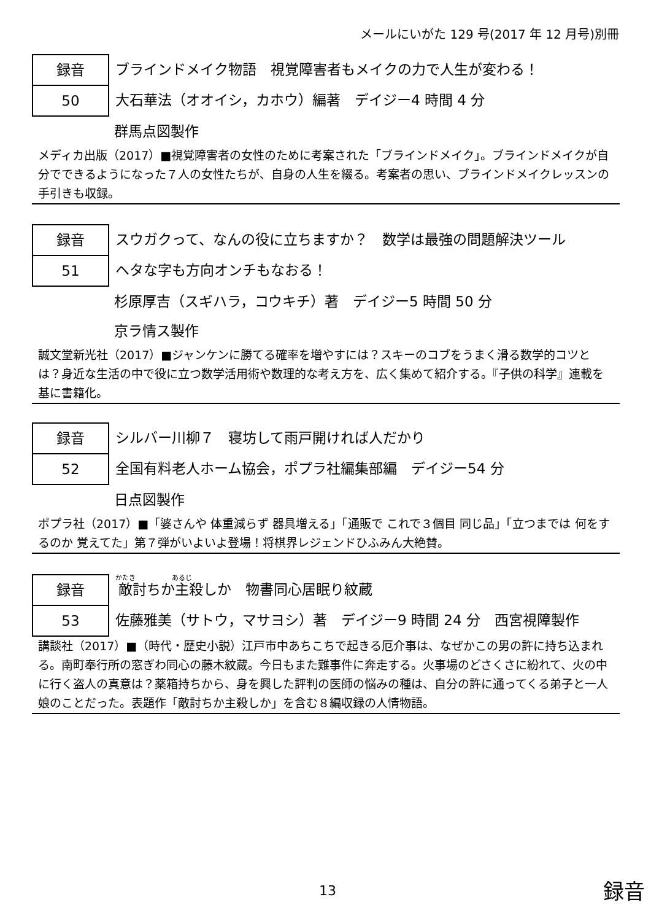メールにいがた 129 号(2017 年 12 月号)別冊
録音
50
ブラインドメイク物語　視覚障害者もメイクの力で人生が変わる！
大石華法（オオイシ，カホウ）編著　デイジー4 時間 4 分
群馬点図製作
メディカ出版（2017）■視覚障害者の女性のために考案された「ブラインドメイク」。ブラインドメイクが自分でできるようになった７人の女性たちが、自身の人生を綴る。考案者の思い、ブラインドメイクレッスンの手引きも収録。
録音
51
スウガクって、なんの役に立ちますか？　数学は最強の問題解決ツール
ヘタな字も方向オンチもなおる！
杉原厚吉（スギハラ，コウキチ）著　デイジー5 時間 50 分
京ラ情ス製作
誠文堂新光社（2017）■ジャンケンに勝てる確率を増やすには？スキーのコブをうまく滑る数学的コツとは？身近な生活の中で役に立つ数学活用術や数理的な考え方を、広く集めて紹介する。『子供の科学』連載を基に書籍化。
録音
52
シルバー川柳７　寝坊して雨戸開ければ人だかり
全国有料老人ホーム協会，ポプラ社編集部編　デイジー54 分
日点図製作
ポプラ社（2017）■「婆さんや 体重減らず 器具増える」「通販で これで３個目 同じ品」「立つまでは 何をするのか 覚えてた」第７弾がいよいよ登場！将棋界レジェンドひふみん大絶賛。
録音
53
敵討ちか主殺しか　物書同心居眠り紋蔵
佐藤雅美（サトウ，マサヨシ）著　デイジー9 時間 24 分　西宮視障製作
講談社（2017）■（時代・歴史小説）江戸市中あちこちで起きる厄介事は、なぜかこの男の許に持ち込まれる。南町奉行所の窓ぎわ同心の藤木紋蔵。今日もまた難事件に奔走する。火事場のどさくさに紛れて、火の中に行く盗人の真意は？薬箱持ちから、身を興した評判の医師の悩みの種は、自分の許に通ってくる弟子と一人娘のことだった。表題作「敵討ちか主殺しか」を含む８編収録の人情物語。
13 録音